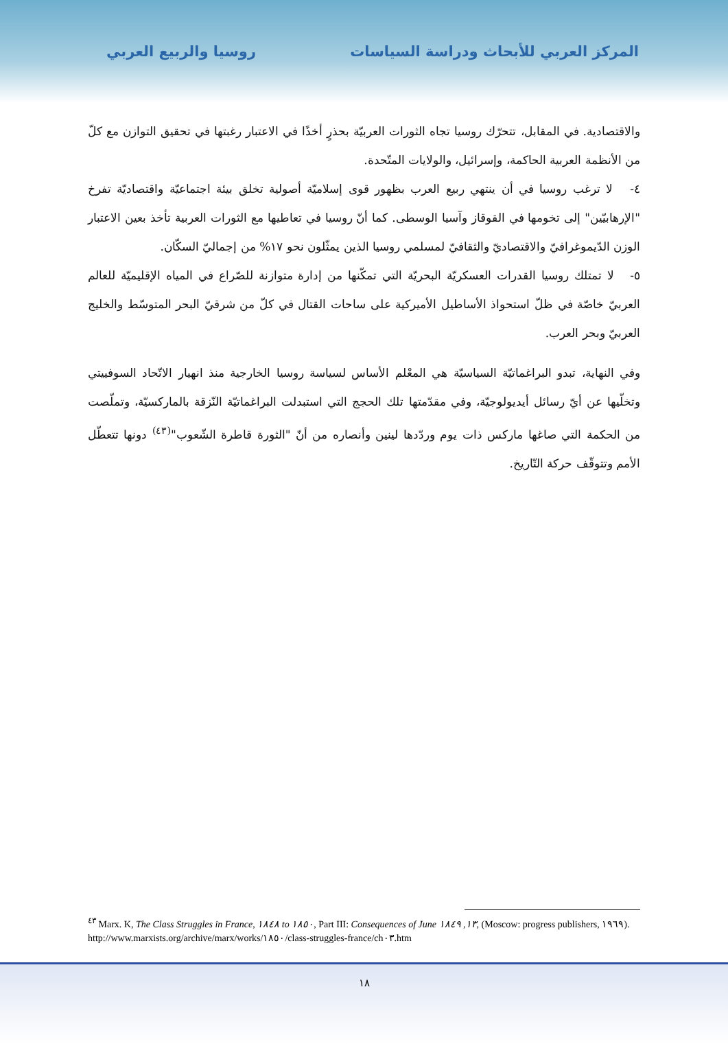المركز العربي للأبحاث ودراسة السياسات
روسيا والربيع العربي
والاقتصادية. في المقابل، تتحرّك روسيا تجاه الثورات العربيّة بحذرٍ أخذًا في الاعتبار رغبتها في تحقيق التوازن مع كلّ من الأنظمة العربية الحاكمة، وإسرائيل، والولايات المتّحدة.
٤- لا ترغب روسيا في أن ينتهي ربيع العرب بظهور قوى إسلاميّة أصولية تخلق بيئة اجتماعيّة واقتصاديّة تفرخ "الإرهابيّين" إلى تخومها في القوقاز وآسيا الوسطى. كما أنّ روسيا في تعاطيها مع الثورات العربية تأخذ بعين الاعتبار الوزن الدّيموغرافيّ والاقتصاديّ والثقافيّ لمسلمي روسيا الذين يمثّلون نحو ١٧% من إجماليّ السكّان.
٥- لا تمتلك روسيا القدرات العسكريّة البحريّة التي تمكّنها من إدارة متوازنة للصّراع في المياه الإقليميّة للعالم العربيّ خاصّة في ظلّ استحواذ الأساطيل الأميركية على ساحات القتال في كلّ من شرقيّ البحر المتوسّط والخليج العربيّ وبحر العرب.
وفي النهاية، تبدو البراغماتيّة السياسيّة هي المعْلم الأساس لسياسة روسيا الخارجية منذ انهيار الاتّحاد السوفييتي وتخلّيها عن أيّ رسائل أيديولوجيّة، وفي مقدّمتها تلك الحجج التي استبدلت البراغماتيّة النّزقة بالماركسيّة، وتملّصت من الحكمة التي صاغها ماركس ذات يوم وردّدها لينين وأنصاره من أنّ "الثورة قاطرة الشّعوب"<sup>(٤٣)</sup> دونها تتعطّل الأمم وتتوقّف حركة التّاريخ.
<sup>٤٣</sup> Marx. K, The Class Struggles in France, ١٨٤٨ to ١٨٥٠, Part III: Consequences of June ١٣, ١٨٤٩, (Moscow: progress publishers, ١٩٦٩).
http://www.marxists.org/archive/marx/works/١٨٥٠/class-struggles-france/ch٠٣.htm
١٨